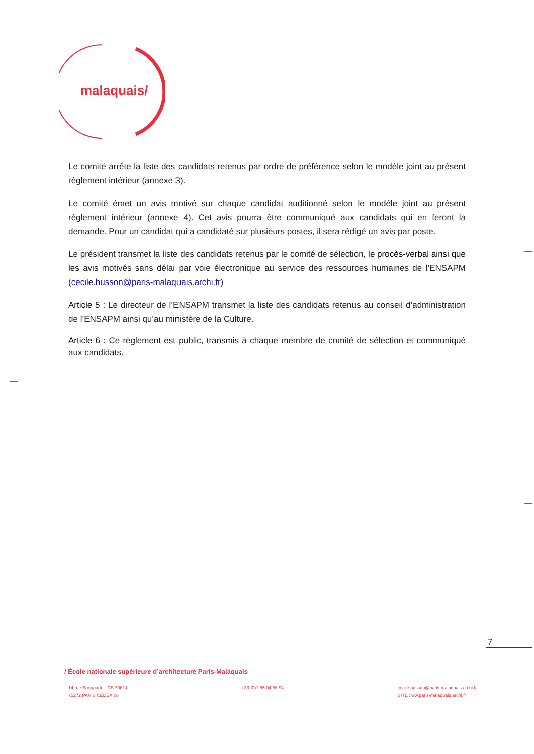malaquais/
Le comité arrête la liste des candidats retenus par ordre de préférence selon le modèle joint au présent règlement intérieur (annexe 3).
Le comité émet un avis motivé sur chaque candidat auditionné selon le modèle joint au présent règlement intérieur (annexe 4). Cet avis pourra être communiqué aux candidats qui en feront la demande. Pour un candidat qui a candidaté sur plusieurs postes, il sera rédigé un avis par poste.
Le président transmet la liste des candidats retenus par le comité de sélection, le procès-verbal ainsi que les avis motivés sans délai par voie électronique au service des ressources humaines de l’ENSAPM (cecile.husson@paris-malaquais.archi.fr)
Article 5 : Le directeur de l’ENSAPM transmet la liste des candidats retenus au conseil d’administration de l’ENSAPM ainsi qu’au ministère de la Culture.
Article 6 : Ce règlement est public, transmis à chaque membre de comité de sélection et communiqué aux candidats.
7
/ École nationale supérieure d’architecture Paris-Malaquais
14 rue Bonaparte - CS 70614
75272 PARIS CEDEX 06
t 33 (0)1 55 04 56 94 cecile.husson@paris-malaquais.archi.fr
SITE : ww.paris-malaquais.archi.fr